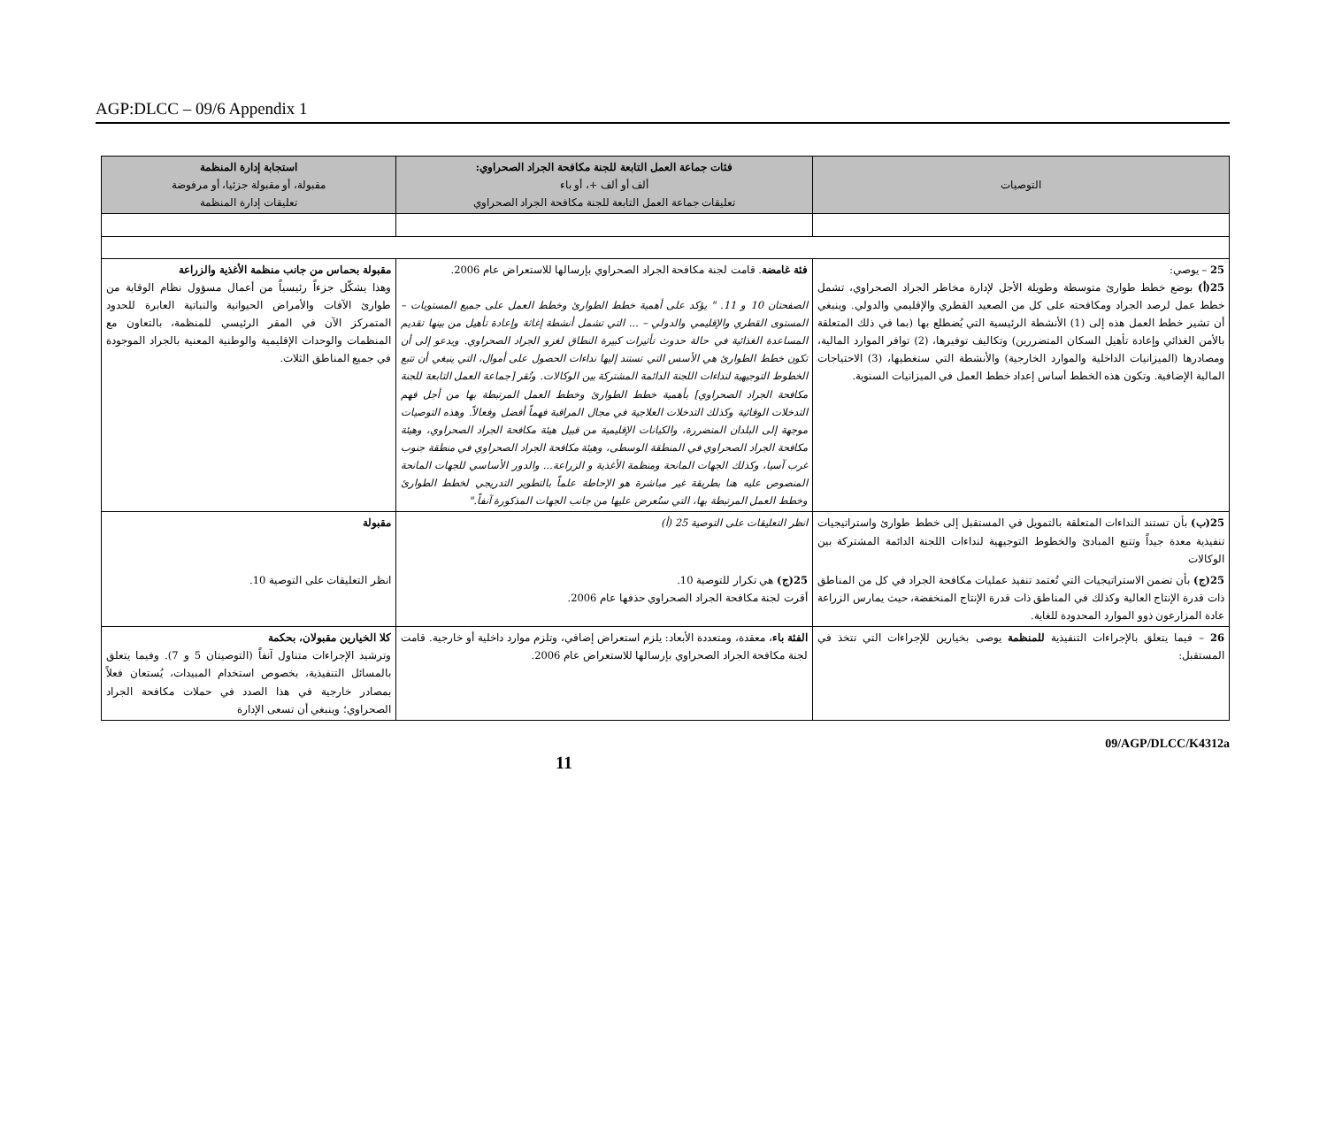AGP:DLCC – 09/6 Appendix 1
| التوصيات | فئات جماعة العمل التابعة للجنة مكافحة الجراد الصحراوي: ألف أو ألف +، أو باء تعليقات جماعة العمل التابعة للجنة مكافحة الجراد الصحراوي | استجابة إدارة المنظمة مقبولة، أو مقبولة جزئيا، أو مرفوضة تعليقات إدارة المنظمة |
| --- | --- | --- |
| 25 – يوصي: 25(أ) بوضع خطط طوارئ متوسطة وطويلة الأجل لإدارة مخاطر الجراد الصحراوي، تشمل خطط عمل لرصد الجراد ومكافحته على كل من الصعيد القطري والإقليمي والدولي. وينبغي أن تشير خطط العمل هذه إلى (1) الأنشطة الرئيسية التي يُضطلع بها (بما في ذلك المتعلقة بالأمن الغذائي وإعادة تأهيل السكان المتضررين) وتكاليف توفيرها، (2) توافر الموارد المالية، ومصادرها (الميزانيات الداخلية والموارد الخارجية) والأنشطة التي ستغطيها، (3) الاحتياجات المالية الإضافية. وتكون هذه الخطط أساس إعداد خطط العمل في الميزانيات السنوية. | فئة غامضة . قامت لجنة مكافحة الجراد الصحراوي بإرسالها للاستعراض عام 2006. الصفحتان 10 و 11. " يؤكد على أهمية خطط الطوارئ وخطط العمل على جميع المستويات – المستوى القطري والإقليمي والدولي – ... التي تشمل أنشطة إغاثة وإعادة تأهيل من بينها تقديم المساعدة الغذائية في حالة حدوث تأثيرات كبيرة النطاق لغزو الجراد الصحراوي. ويدعو إلى أن تكون خطط الطوارئ هي الأسس التي تستند إليها نداءات الحصول على أموال، التي ينبغي أن تتبع الخطوط التوجيهية لنداءات اللجنة الدائمة المشتركة بين الوكالات. وتُقر [جماعة العمل التابعة للجنة مكافحة الجراد الصحراوي] بأهمية خطط الطوارئ وخطط العمل المرتبطة بها من أجل فهم التدخلات الوقائية وكذلك التدخلات العلاجية في مجال المراقبة فهماً أفضل وفعالاً. وهذه التوصيات موجهة إلى البلدان المتضررة، والكيانات الإقليمية من قبيل هيئة مكافحة الجراد الصحراوي، وهيئة مكافحة الجراد الصحراوي في المنطقة الوسطى، وهيئة مكافحة الجراد الصحراوي في منطقة جنوب غرب آسيا، وكذلك الجهات المانحة ومنظمة الأغذية و الزراعة... والدور الأساسي للجهات المانحة المنصوص عليه هنا بطريقة غير مباشرة هو الإحاطة علماً بالتطوير التدريجي لخطط الطوارئ وخطط العمل المرتبطة بها، التي ستُعرض عليها من جانب الجهات المذكورة آنفاً." | مقبولة بحماس من جانب منظمة الأغذية والزراعة وهذا يشكّل جزءاً رئيسياً من أعمال مسؤول نظام الوقاية من طوارئ الآفات والأمراض الحيوانية والنباتية العابرة للحدود المتمركز الآن في المقر الرئيسي للمنظمة، بالتعاون مع المنظمات والوحدات الإقليمية والوطنية المعنية بالجراد الموجودة في جميع المناطق الثلاث. |
| 25(ب) بأن تستند النداءات المتعلقة بالتمويل في المستقبل إلى خطط طوارئ واستراتيجيات تنفيذية معدة جيداً وتتبع المبادئ والخطوط التوجيهية لنداءات اللجنة الدائمة المشتركة بين الوكالات | انظر التعليقات على التوصية 25 (أ) | مقبولة |
| 25(ج) بأن تضمن الاستراتيجيات التي تُعتمد تنفيذ عمليات مكافحة الجراد في كل من المناطق ذات قدرة الإنتاج العالية وكذلك في المناطق ذات قدرة الإنتاج المنخفضة، حيث يمارس الزراعة عادة المزارعون ذوو الموارد المحدودة للغاية. | 25(ج) هي تكرار للتوصية 10. أقرت لجنة مكافحة الجراد الصحراوي حذفها عام 2006. | انظر التعليقات على التوصية 10. |
| 26 – فيما يتعلق بالإجراءات التنفيذية للمنظمة يوصى بخيارين للإجراءات التي تتخذ في المستقبل: | الفئة باء ، معقدة، ومتعددة الأبعاد: يلزم استعراض إضافي، وتلزم موارد داخلية أو خارجية. قامت لجنة مكافحة الجراد الصحراوي بإرسالها للاستعراض عام 2006. | كلا الخيارين مقبولان، بحكمة وترشيد الإجراءات متناول آنفاً (التوصيتان 5 و 7). وفيما يتعلق بالمسائل التنفيذية، بخصوص استخدام المبيدات، يُستعان فعلاً بمصادر خارجية في هذا الصدد في حملات مكافحة الجراد الصحراوي؛ وينبغي أن تسعى الإدارة |
11 09/AGP/DLCC/K4312a